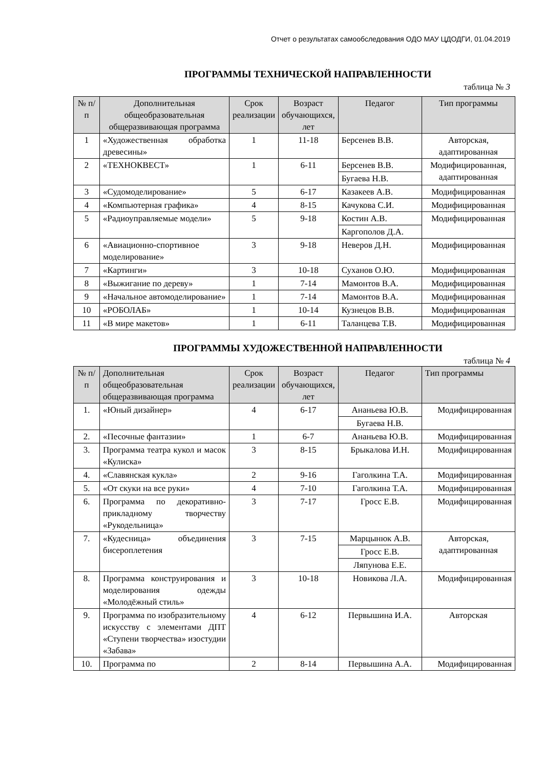Отчет о результатах самообследования ОДО МАУ ЦДОДГИ, 01.04.2019
ПРОГРАММЫ ТЕХНИЧЕСКОЙ НАПРАВЛЕННОСТИ
таблица № 3
| № п/п | Дополнительная общеобразовательная общеразвивающая программа | Срок реализации | Возраст обучающихся, лет | Педагог | Тип программы |
| --- | --- | --- | --- | --- | --- |
| 1 | «Художественная обработка древесины» | 1 | 11-18 | Берсенев В.В. | Авторская, адаптированная |
| 2 | «ТЕХНОКВЕСТ» | 1 | 6-11 | Берсенев В.В. | Модифицированная, адаптированная |
| | | | | Бугаева Н.В. | |
| 3 | «Судомоделирование» | 5 | 6-17 | Казакеев А.В. | Модифицированная |
| 4 | «Компьютерная графика» | 4 | 8-15 | Качукова С.И. | Модифицированная |
| 5 | «Радиоуправляемые модели» | 5 | 9-18 | Костин А.В. | Модифицированная |
| | | | | Каргополов Д.А. | |
| 6 | «Авиационно-спортивное моделирование» | 3 | 9-18 | Неверов Д.Н. | Модифицированная |
| 7 | «Картинги» | 3 | 10-18 | Суханов О.Ю. | Модифицированная |
| 8 | «Выжигание по дереву» | 1 | 7-14 | Мамонтов В.А. | Модифицированная |
| 9 | «Начальное автомоделирование» | 1 | 7-14 | Мамонтов В.А. | Модифицированная |
| 10 | «РОБОЛАБ» | 1 | 10-14 | Кузнецов В.В. | Модифицированная |
| 11 | «В мире макетов» | 1 | 6-11 | Таланцева Т.В. | Модифицированная |
ПРОГРАММЫ ХУДОЖЕСТВЕННОЙ НАПРАВЛЕННОСТИ
таблица № 4
| № п/п | Дополнительная общеобразовательная общеразвивающая программа | Срок реализации | Возраст обучающихся, лет | Педагог | Тип программы |
| --- | --- | --- | --- | --- | --- |
| 1. | «Юный дизайнер» | 4 | 6-17 | Ананьева Ю.В. | Модифицированная |
| | | | | Бугаева Н.В. | |
| 2. | «Песочные фантазии» | 1 | 6-7 | Ананьева Ю.В. | Модифицированная |
| 3. | Программа театра кукол и масок «Кулиска» | 3 | 8-15 | Брыкалова И.Н. | Модифицированная |
| 4. | «Славянская кукла» | 2 | 9-16 | Гаголкина Т.А. | Модифицированная |
| 5. | «От скуки на все руки» | 4 | 7-10 | Гаголкина Т.А. | Модифицированная |
| 6. | Программа по декоративно-прикладному творчеству «Рукодельница» | 3 | 7-17 | Гросс Е.В. | Модифицированная |
| 7. | «Кудесница» объединения бисероплетения | 3 | 7-15 | Марцынюк А.В. | Авторская, адаптированная |
| | | | | Гросс Е.В. | |
| | | | | Ляпунова Е.Е. | |
| 8. | Программа конструирования и моделирования одежды «Молодёжный стиль» | 3 | 10-18 | Новикова Л.А. | Модифицированная |
| 9. | Программа по изобразительному искусству с элементами ДПТ «Ступени творчества» изостудии «Забава» | 4 | 6-12 | Первышина И.А. | Авторская |
| 10. | Программа по | 2 | 8-14 | Первышина А.А. | Модифицированная |